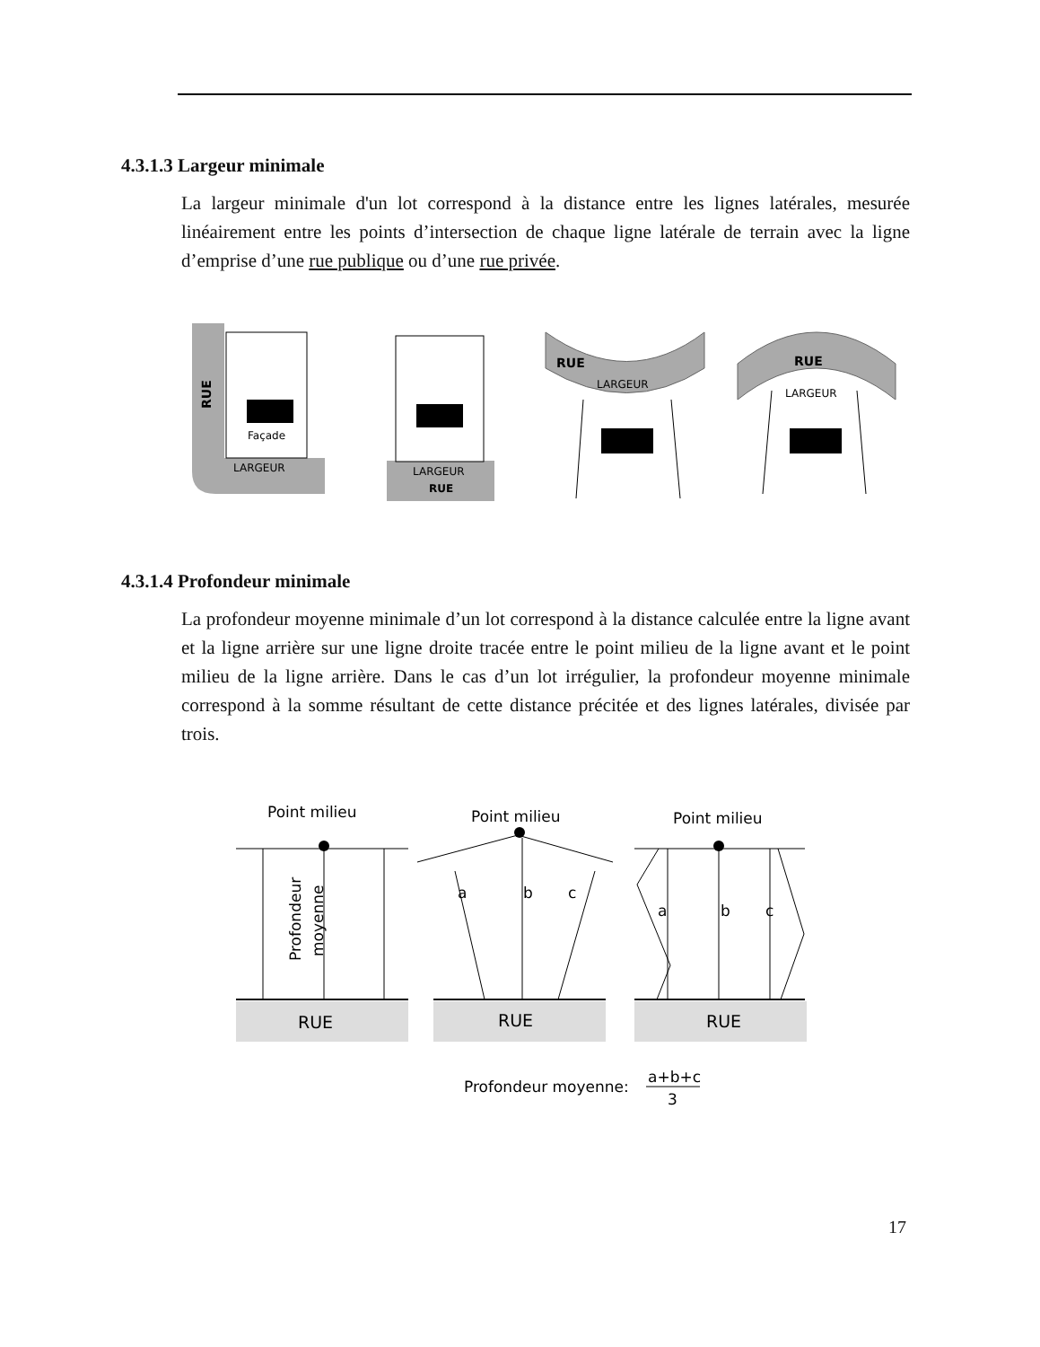4.3.1.3 Largeur minimale
La largeur minimale d'un lot correspond à la distance entre les lignes latérales, mesurée linéairement entre les points d’intersection de chaque ligne latérale de terrain avec la ligne d’emprise d’une rue publique ou d’une rue privée.
Façade
RUE
LARGEUR
LARGEUR
RUE
RUE
LARGEUR
RUE
LARGEUR
4.3.1.4 Profondeur minimale
La profondeur moyenne minimale d’un lot correspond à la distance calculée entre la ligne avant et la ligne arrière sur une ligne droite tracée entre le point milieu de la ligne avant et le point milieu de la ligne arrière. Dans le cas d’un lot irrégulier, la profondeur moyenne minimale correspond à la somme résultant de cette distance précitée et des lignes latérales, divisée par trois.
Point milieu
Point milieu
Point milieu
RUE
RUE
RUE
Profondeur
moyenne
a
b
c
a
b
c
Profondeur moyenne:
a+b+c
3
17